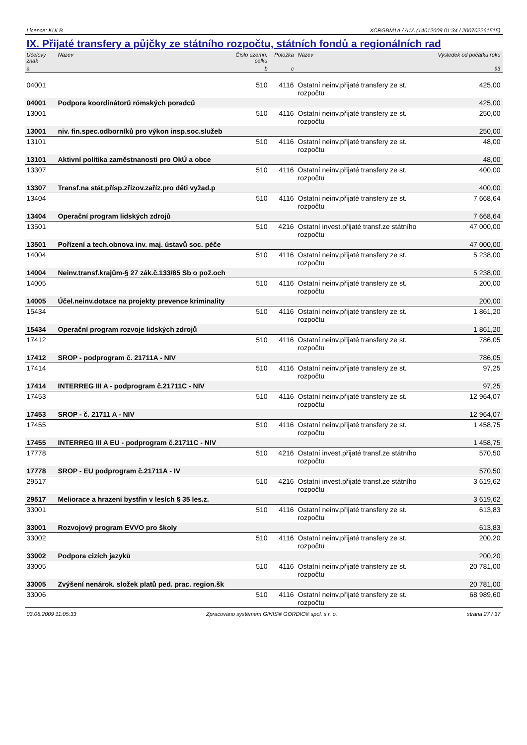Licence: KULB XCRGBM1A / A1A (14012009 01:34 / 200702261515)
IX. Přijaté transfery a půjčky ze státního rozpočtu, státních fondů a regionálních rad
| Účelový znak | Název | Číslo územn. celku | Položka | Název | Výsledek od počátku roku |
| --- | --- | --- | --- | --- | --- |
| a | | b | c | | 93 |
| 04001 | | 510 | 4116 | Ostatní neinv.přijaté transfery ze st. rozpočtu | 425,00 |
| 04001 | Podpora koordinátorů rómských poradců | | | | 425,00 |
| 13001 | | 510 | 4116 | Ostatní neinv.přijaté transfery ze st. rozpočtu | 250,00 |
| 13001 | niv. fin.spec.odborníků pro výkon insp.soc.služeb | | | | 250,00 |
| 13101 | | 510 | 4116 | Ostatní neinv.přijaté transfery ze st. rozpočtu | 48,00 |
| 13101 | Aktivní politika zaměstnanosti pro OkÚ a obce | | | | 48,00 |
| 13307 | | 510 | 4116 | Ostatní neinv.přijaté transfery ze st. rozpočtu | 400,00 |
| 13307 | Transf.na stát.přísp.zřizov.zaříz.pro děti vyžad.p | | | | 400,00 |
| 13404 | | 510 | 4116 | Ostatní neinv.přijaté transfery ze st. rozpočtu | 7 668,64 |
| 13404 | Operační program lidských zdrojů | | | | 7 668,64 |
| 13501 | | 510 | 4216 | Ostatní invest.přijaté transf.ze státního rozpočtu | 47 000,00 |
| 13501 | Pořízení a tech.obnova inv. maj. ústavů soc. péče | | | | 47 000,00 |
| 14004 | | 510 | 4116 | Ostatní neinv.přijaté transfery ze st. rozpočtu | 5 238,00 |
| 14004 | Neinv.transf.krajům-§ 27 zák.č.133/85 Sb o pož.och | | | | 5 238,00 |
| 14005 | | 510 | 4116 | Ostatní neinv.přijaté transfery ze st. rozpočtu | 200,00 |
| 14005 | Účel.neinv.dotace na projekty prevence kriminality | | | | 200,00 |
| 15434 | | 510 | 4116 | Ostatní neinv.přijaté transfery ze st. rozpočtu | 1 861,20 |
| 15434 | Operační program rozvoje lidských zdrojů | | | | 1 861,20 |
| 17412 | | 510 | 4116 | Ostatní neinv.přijaté transfery ze st. rozpočtu | 786,05 |
| 17412 | SROP - podprogram č. 21711A - NIV | | | | 786,05 |
| 17414 | | 510 | 4116 | Ostatní neinv.přijaté transfery ze st. rozpočtu | 97,25 |
| 17414 | INTERREG III A - podprogram č.21711C - NIV | | | | 97,25 |
| 17453 | | 510 | 4116 | Ostatní neinv.přijaté transfery ze st. rozpočtu | 12 964,07 |
| 17453 | SROP - č. 21711 A - NIV | | | | 12 964,07 |
| 17455 | | 510 | 4116 | Ostatní neinv.přijaté transfery ze st. rozpočtu | 1 458,75 |
| 17455 | INTERREG III A EU - podprogram č.21711C - NIV | | | | 1 458,75 |
| 17778 | | 510 | 4216 | Ostatní invest.přijaté transf.ze státního rozpočtu | 570,50 |
| 17778 | SROP - EU podprogram č.21711A - IV | | | | 570,50 |
| 29517 | | 510 | 4216 | Ostatní invest.přijaté transf.ze státního rozpočtu | 3 619,62 |
| 29517 | Meliorace a hrazení bystřin v lesích § 35 les.z. | | | | 3 619,62 |
| 33001 | | 510 | 4116 | Ostatní neinv.přijaté transfery ze st. rozpočtu | 613,83 |
| 33001 | Rozvojový program EVVO pro školy | | | | 613,83 |
| 33002 | | 510 | 4116 | Ostatní neinv.přijaté transfery ze st. rozpočtu | 200,20 |
| 33002 | Podpora cizích jazyků | | | | 200,20 |
| 33005 | | 510 | 4116 | Ostatní neinv.přijaté transfery ze st. rozpočtu | 20 781,00 |
| 33005 | Zvýšení nenárok. složek platů ped. prac. region.šk | | | | 20 781,00 |
| 33006 | | 510 | 4116 | Ostatní neinv.přijaté transfery ze st. rozpočtu | 68 989,60 |
03.06.2009 11:05:33 Zpracováno systémem GINIS® GORDIC® spol. s r. o. strana 27 / 37